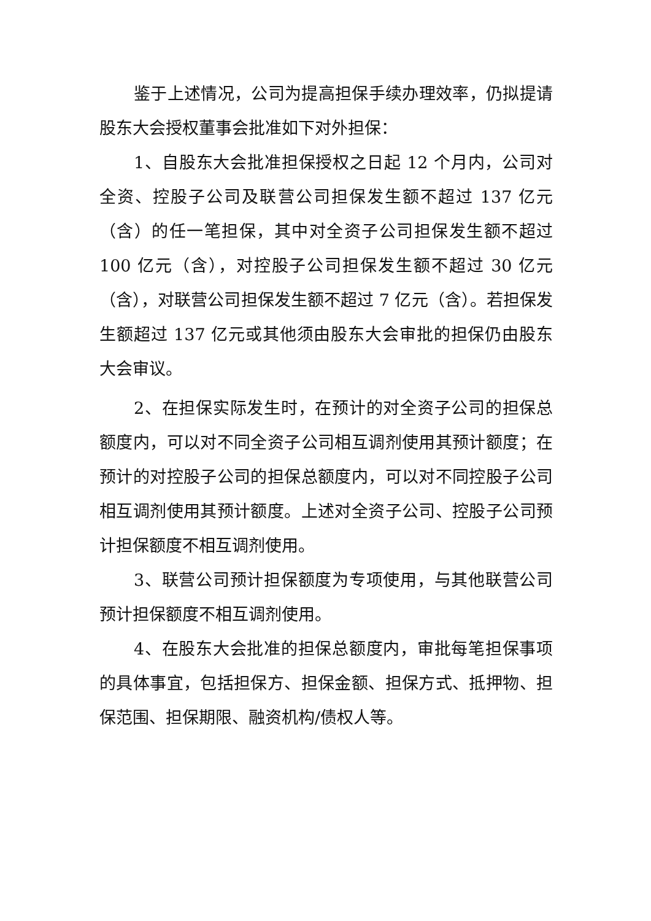鉴于上述情况，公司为提高担保手续办理效率，仍拟提请股东大会授权董事会批准如下对外担保：
1、自股东大会批准担保授权之日起 12 个月内，公司对全资、控股子公司及联营公司担保发生额不超过 137 亿元（含）的任一笔担保，其中对全资子公司担保发生额不超过 100 亿元（含），对控股子公司担保发生额不超过 30 亿元（含），对联营公司担保发生额不超过 7 亿元（含）。若担保发生额超过 137 亿元或其他须由股东大会审批的担保仍由股东大会审议。
2、在担保实际发生时，在预计的对全资子公司的担保总额度内，可以对不同全资子公司相互调剂使用其预计额度；在预计的对控股子公司的担保总额度内，可以对不同控股子公司相互调剂使用其预计额度。上述对全资子公司、控股子公司预计担保额度不相互调剂使用。
3、联营公司预计担保额度为专项使用，与其他联营公司预计担保额度不相互调剂使用。
4、在股东大会批准的担保总额度内，审批每笔担保事项的具体事宜，包括担保方、担保金额、担保方式、抵押物、担保范围、担保期限、融资机构/债权人等。